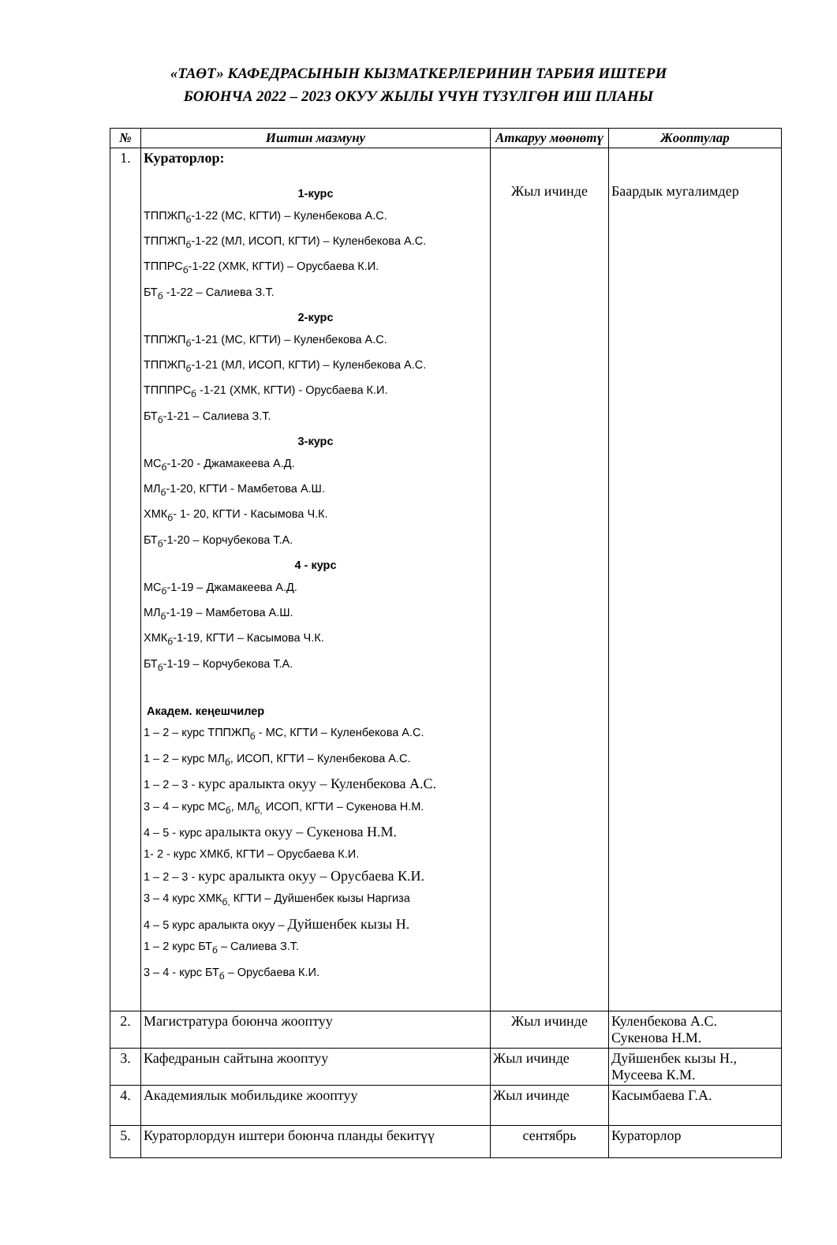«ТАӨТ» КАФЕДРАСЫНЫН КЫЗМАТКЕРЛЕРИНИН ТАРБИЯ ИШТЕРИ
БОЮНЧА 2022 – 2023 ОКУУ ЖЫЛЫ ҮЧҮН ТҮЗҮЛГӨН ИШ ПЛАНЫ
| № | Иштин мазмуну | Аткаруу мөөнөтү | Жооптулар |
| --- | --- | --- | --- |
| 1. | Кураторлор: 1-курс ТППЖП<sub>б</sub>-1-22 (МС, КГТИ) – Куленбекова А.С. ТППЖП<sub>б</sub>-1-22 (МЛ, ИСОП, КГТИ) – Куленбекова А.С. ТППРС<sub>б</sub>-1-22 (ХМК, КГТИ) – Орусбаева К.И. БТ<sub>б</sub> -1-22 – Салиева З.Т. 2-курс ТППЖП<sub>б</sub>-1-21 (МС, КГТИ) – Куленбекова А.С. ТППЖП<sub>б</sub>-1-21 (МЛ, ИСОП, КГТИ) – Куленбекова А.С. ТПППРС<sub>б</sub> -1-21 (ХМК, КГТИ) - Орусбаева К.И. БТ<sub>б</sub>-1-21 – Салиева З.Т. 3-курс МС<sub>б</sub>-1-20 - Джамакеева А.Д. МЛ<sub>б</sub>-1-20, КГТИ - Мамбетова А.Ш. ХМК<sub>б</sub>- 1- 20, КГТИ - Касымова Ч.К. БТ<sub>б</sub>-1-20 – Корчубекова Т.А. 4 - курс МС<sub>б</sub>-1-19 – Джамакеева А.Д. МЛ<sub>б</sub>-1-19 – Мамбетова А.Ш. ХМК<sub>б</sub>-1-19, КГТИ – Касымова Ч.К. БТ<sub>б</sub>-1-19 – Корчубекова Т.А. Академ. кеңешчилер 1 – 2 – курс ТППЖП<sub>б</sub> - МС, КГТИ – Куленбекова А.С. 1 – 2 – курс МЛ<sub>б</sub>, ИСОП, КГТИ – Куленбекова А.С. 1 – 2 – 3 - курс аралыкта окуу – Куленбекова А.С. 3 – 4 – курс МС<sub>б</sub>, МЛ<sub>б,</sub> ИСОП, КГТИ – Сукенова Н.М. 4 – 5 - курс аралыкта окуу – Сукенова Н.М. 1- 2 - курс ХМКб, КГТИ – Орусбаева К.И. 1 – 2 – 3 - курс аралыкта окуу – Орусбаева К.И. 3 – 4 курс ХМК<sub>б,</sub> КГТИ – Дуйшенбек кызы Наргиза 4 – 5 курс аралыкта окуу – Дуйшенбек кызы Н. 1 – 2 курс БТ<sub>б</sub> – Салиева З.Т. 3 – 4 - курс БТ<sub>б</sub> – Орусбаева К.И. | Жыл ичинде | Баардык мугалимдер |
| 2. | Магистратура боюнча жооптуу | Жыл ичинде | Куленбекова А.С. Сукенова Н.М. |
| 3. | Кафедранын сайтына жооптуу | Жыл ичинде | Дуйшенбек кызы Н., Мусеева К.М. |
| 4. | Академиялык мобильдике жооптуу | Жыл ичинде | Касымбаева Г.А. |
| 5. | Кураторлордун иштери боюнча планды бекитүү | сентябрь | Кураторлор |